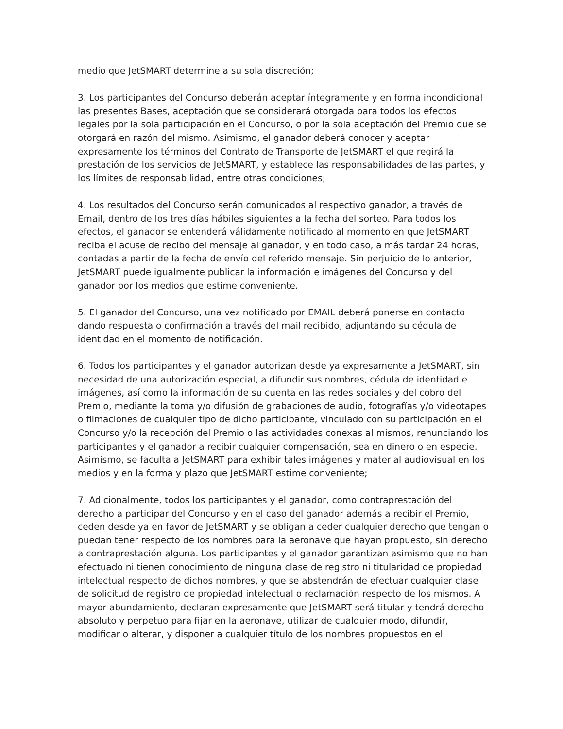medio que JetSMART determine a su sola discreción;
3. Los participantes del Concurso deberán aceptar íntegramente y en forma incondicional las presentes Bases, aceptación que se considerará otorgada para todos los efectos legales por la sola participación en el Concurso, o por la sola aceptación del Premio que se otorgará en razón del mismo. Asimismo, el ganador deberá conocer y aceptar expresamente los términos del Contrato de Transporte de JetSMART el que regirá la prestación de los servicios de JetSMART, y establece las responsabilidades de las partes, y los límites de responsabilidad, entre otras condiciones;
4. Los resultados del Concurso serán comunicados al respectivo ganador, a través de Email, dentro de los tres días hábiles siguientes a la fecha del sorteo. Para todos los efectos, el ganador se entenderá válidamente notificado al momento en que JetSMART reciba el acuse de recibo del mensaje al ganador, y en todo caso, a más tardar 24 horas, contadas a partir de la fecha de envío del referido mensaje. Sin perjuicio de lo anterior, JetSMART puede igualmente publicar la información e imágenes del Concurso y del ganador por los medios que estime conveniente.
5. El ganador del Concurso, una vez notificado por EMAIL deberá ponerse en contacto dando respuesta o confirmación a través del mail recibido, adjuntando su cédula de identidad en el momento de notificación.
6. Todos los participantes y el ganador autorizan desde ya expresamente a JetSMART, sin necesidad de una autorización especial, a difundir sus nombres, cédula de identidad e imágenes, así como la información de su cuenta en las redes sociales y del cobro del Premio, mediante la toma y/o difusión de grabaciones de audio, fotografías y/o videotapes o filmaciones de cualquier tipo de dicho participante, vinculado con su participación en el Concurso y/o la recepción del Premio o las actividades conexas al mismos, renunciando los participantes y el ganador a recibir cualquier compensación, sea en dinero o en especie. Asimismo, se faculta a JetSMART para exhibir tales imágenes y material audiovisual en los medios y en la forma y plazo que JetSMART estime conveniente;
7. Adicionalmente, todos los participantes y el ganador, como contraprestación del derecho a participar del Concurso y en el caso del ganador además a recibir el Premio, ceden desde ya en favor de JetSMART y se obligan a ceder cualquier derecho que tengan o puedan tener respecto de los nombres para la aeronave que hayan propuesto, sin derecho a contraprestación alguna. Los participantes y el ganador garantizan asimismo que no han efectuado ni tienen conocimiento de ninguna clase de registro ni titularidad de propiedad intelectual respecto de dichos nombres, y que se abstendrán de efectuar cualquier clase de solicitud de registro de propiedad intelectual o reclamación respecto de los mismos. A mayor abundamiento, declaran expresamente que JetSMART será titular y tendrá derecho absoluto y perpetuo para fijar en la aeronave, utilizar de cualquier modo, difundir, modificar o alterar, y disponer a cualquier título de los nombres propuestos en el